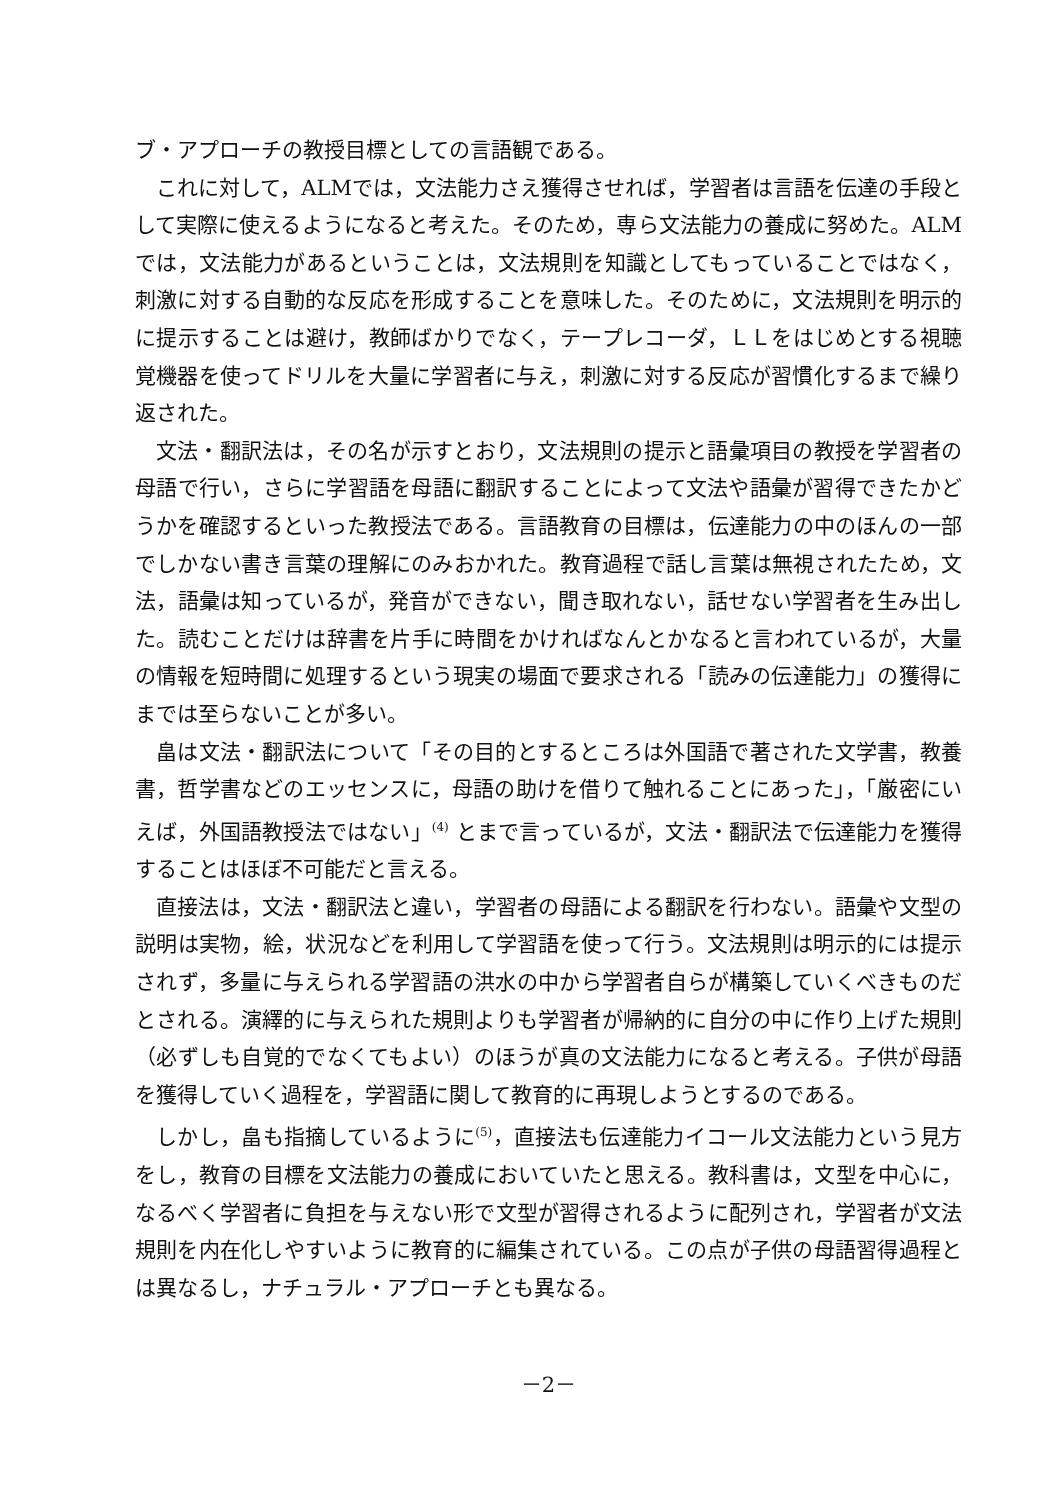ブ・アプローチの教授目標としての言語観である。
これに対して，ALMでは，文法能力さえ獲得させれば，学習者は言語を伝達の手段として実際に使えるようになると考えた。そのため，専ら文法能力の養成に努めた。ALMでは，文法能力があるということは，文法規則を知識としてもっていることではなく，刺激に対する自動的な反応を形成することを意味した。そのために，文法規則を明示的に提示することは避け，教師ばかりでなく，テープレコーダ，ＬＬをはじめとする視聴覚機器を使ってドリルを大量に学習者に与え，刺激に対する反応が習慣化するまで繰り返された。
文法・翻訳法は，その名が示すとおり，文法規則の提示と語彙項目の教授を学習者の母語で行い，さらに学習語を母語に翻訳することによって文法や語彙が習得できたかどうかを確認するといった教授法である。言語教育の目標は，伝達能力の中のほんの一部でしかない書き言葉の理解にのみおかれた。教育過程で話し言葉は無視されたため，文法，語彙は知っているが，発音ができない，聞き取れない，話せない学習者を生み出した。読むことだけは辞書を片手に時間をかければなんとかなると言われているが，大量の情報を短時間に処理するという現実の場面で要求される「読みの伝達能力」の獲得にまでは至らないことが多い。
畠は文法・翻訳法について「その目的とするところは外国語で著された文学書，教養書，哲学書などのエッセンスに，母語の助けを借りて触れることにあった」，「厳密にいえば，外国語教授法ではない」<sup>(4)</sup> とまで言っているが，文法・翻訳法で伝達能力を獲得することはほぼ不可能だと言える。
直接法は，文法・翻訳法と違い，学習者の母語による翻訳を行わない。語彙や文型の説明は実物，絵，状況などを利用して学習語を使って行う。文法規則は明示的には提示されず，多量に与えられる学習語の洪水の中から学習者自らが構築していくべきものだとされる。演繹的に与えられた規則よりも学習者が帰納的に自分の中に作り上げた規則（必ずしも自覚的でなくてもよい）のほうが真の文法能力になると考える。子供が母語を獲得していく過程を，学習語に関して教育的に再現しようとするのである。
しかし，畠も指摘しているように<sup>(5)</sup>，直接法も伝達能力イコール文法能力という見方をし，教育の目標を文法能力の養成においていたと思える。教科書は，文型を中心に，なるべく学習者に負担を与えない形で文型が習得されるように配列され，学習者が文法規則を内在化しやすいように教育的に編集されている。この点が子供の母語習得過程とは異なるし，ナチュラル・アプローチとも異なる。
－2－